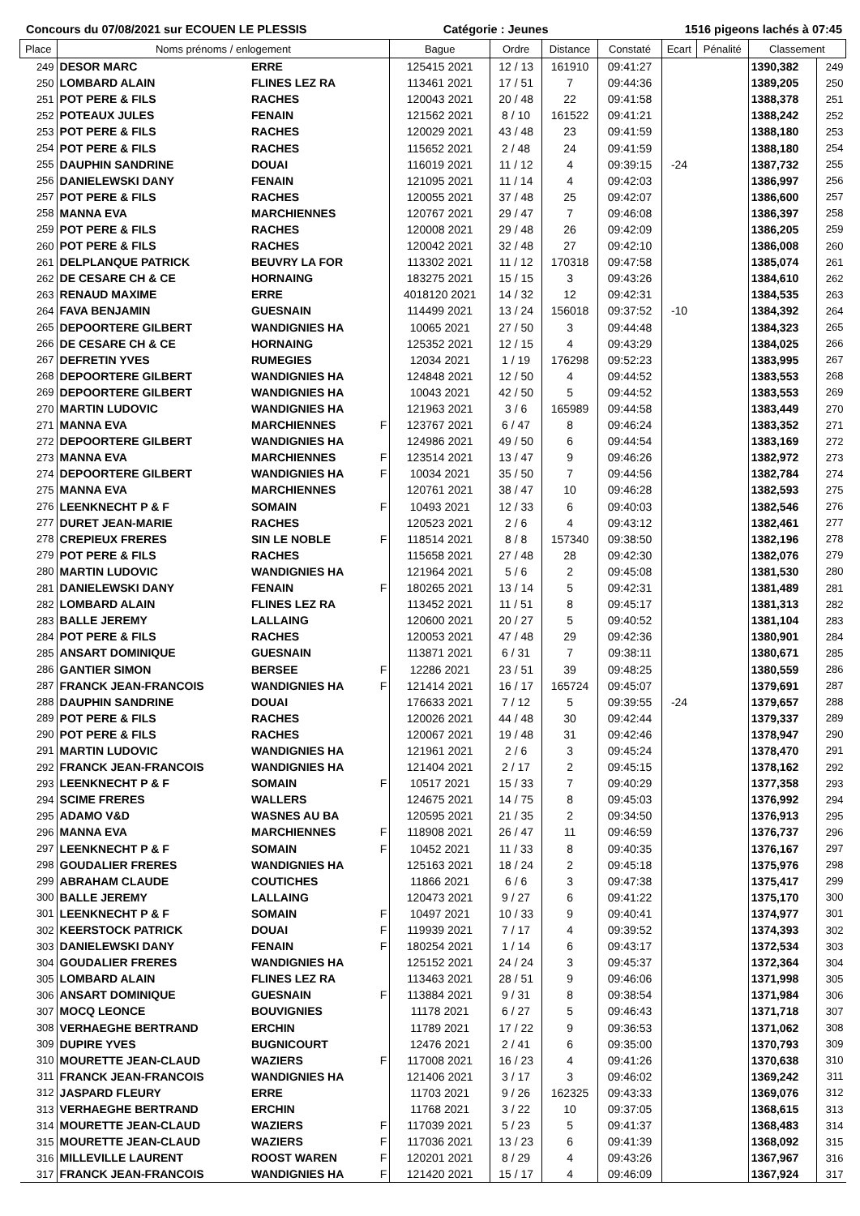Concours du 07/08/2021 sur ECOUEN LE PLESSIS Catégorie : Jeunes 1516 pigeons lachés à 07:45
| Place | Noms prénoms / enlogement | | | Bague | Ordre | Distance | Constaté | Ecart | Pénalité | Classement | |
| --- | --- | --- | --- | --- | --- | --- | --- | --- | --- | --- | --- |
| 249 | DESOR MARC | ERRE | | 125415 2021 | 12 / 13 | 161910 | 09:41:27 | | | 1390,382 | 249 |
| 250 | LOMBARD ALAIN | FLINES LEZ RA | | 113461 2021 | 17 / 51 | 7 | 09:44:36 | | | 1389,205 | 250 |
| 251 | POT PERE & FILS | RACHES | | 120043 2021 | 20 / 48 | 22 | 09:41:58 | | | 1388,378 | 251 |
| 252 | POTEAUX JULES | FENAIN | | 121562 2021 | 8 / 10 | 161522 | 09:41:21 | | | 1388,242 | 252 |
| 253 | POT PERE & FILS | RACHES | | 120029 2021 | 43 / 48 | 23 | 09:41:59 | | | 1388,180 | 253 |
| 254 | POT PERE & FILS | RACHES | | 115652 2021 | 2 / 48 | 24 | 09:41:59 | | | 1388,180 | 254 |
| 255 | DAUPHIN SANDRINE | DOUAI | | 116019 2021 | 11 / 12 | 4 | 09:39:15 | -24 | | 1387,732 | 255 |
| 256 | DANIELEWSKI DANY | FENAIN | | 121095 2021 | 11 / 14 | 4 | 09:42:03 | | | 1386,997 | 256 |
| 257 | POT PERE & FILS | RACHES | | 120055 2021 | 37 / 48 | 25 | 09:42:07 | | | 1386,600 | 257 |
| 258 | MANNA EVA | MARCHIENNES | | 120767 2021 | 29 / 47 | 7 | 09:46:08 | | | 1386,397 | 258 |
| 259 | POT PERE & FILS | RACHES | | 120008 2021 | 29 / 48 | 26 | 09:42:09 | | | 1386,205 | 259 |
| 260 | POT PERE & FILS | RACHES | | 120042 2021 | 32 / 48 | 27 | 09:42:10 | | | 1386,008 | 260 |
| 261 | DELPLANQUE PATRICK | BEUVRY LA FOR | | 113302 2021 | 11 / 12 | 170318 | 09:47:58 | | | 1385,074 | 261 |
| 262 | DE CESARE CH & CE | HORNAING | | 183275 2021 | 15 / 15 | 3 | 09:43:26 | | | 1384,610 | 262 |
| 263 | RENAUD MAXIME | ERRE | | 4018120 2021 | 14 / 32 | 12 | 09:42:31 | | | 1384,535 | 263 |
| 264 | FAVA BENJAMIN | GUESNAIN | | 114499 2021 | 13 / 24 | 156018 | 09:37:52 | -10 | | 1384,392 | 264 |
| 265 | DEPOORTERE GILBERT | WANDIGNIES HA | | 10065 2021 | 27 / 50 | 3 | 09:44:48 | | | 1384,323 | 265 |
| 266 | DE CESARE CH & CE | HORNAING | | 125352 2021 | 12 / 15 | 4 | 09:43:29 | | | 1384,025 | 266 |
| 267 | DEFRETIN YVES | RUMEGIES | | 12034 2021 | 1 / 19 | 176298 | 09:52:23 | | | 1383,995 | 267 |
| 268 | DEPOORTERE GILBERT | WANDIGNIES HA | | 124848 2021 | 12 / 50 | 4 | 09:44:52 | | | 1383,553 | 268 |
| 269 | DEPOORTERE GILBERT | WANDIGNIES HA | | 10043 2021 | 42 / 50 | 5 | 09:44:52 | | | 1383,553 | 269 |
| 270 | MARTIN LUDOVIC | WANDIGNIES HA | | 121963 2021 | 3 / 6 | 165989 | 09:44:58 | | | 1383,449 | 270 |
| 271 | MANNA EVA | MARCHIENNES | F | 123767 2021 | 6 / 47 | 8 | 09:46:24 | | | 1383,352 | 271 |
| 272 | DEPOORTERE GILBERT | WANDIGNIES HA | | 124986 2021 | 49 / 50 | 6 | 09:44:54 | | | 1383,169 | 272 |
| 273 | MANNA EVA | MARCHIENNES | F | 123514 2021 | 13 / 47 | 9 | 09:46:26 | | | 1382,972 | 273 |
| 274 | DEPOORTERE GILBERT | WANDIGNIES HA | F | 10034 2021 | 35 / 50 | 7 | 09:44:56 | | | 1382,784 | 274 |
| 275 | MANNA EVA | MARCHIENNES | | 120761 2021 | 38 / 47 | 10 | 09:46:28 | | | 1382,593 | 275 |
| 276 | LEENKNECHT P & F | SOMAIN | F | 10493 2021 | 12 / 33 | 6 | 09:40:03 | | | 1382,546 | 276 |
| 277 | DURET JEAN-MARIE | RACHES | | 120523 2021 | 2 / 6 | 4 | 09:43:12 | | | 1382,461 | 277 |
| 278 | CREPIEUX FRERES | SIN LE NOBLE | F | 118514 2021 | 8 / 8 | 157340 | 09:38:50 | | | 1382,196 | 278 |
| 279 | POT PERE & FILS | RACHES | | 115658 2021 | 27 / 48 | 28 | 09:42:30 | | | 1382,076 | 279 |
| 280 | MARTIN LUDOVIC | WANDIGNIES HA | | 121964 2021 | 5 / 6 | 2 | 09:45:08 | | | 1381,530 | 280 |
| 281 | DANIELEWSKI DANY | FENAIN | F | 180265 2021 | 13 / 14 | 5 | 09:42:31 | | | 1381,489 | 281 |
| 282 | LOMBARD ALAIN | FLINES LEZ RA | | 113452 2021 | 11 / 51 | 8 | 09:45:17 | | | 1381,313 | 282 |
| 283 | BALLE JEREMY | LALLAING | | 120600 2021 | 20 / 27 | 5 | 09:40:52 | | | 1381,104 | 283 |
| 284 | POT PERE & FILS | RACHES | | 120053 2021 | 47 / 48 | 29 | 09:42:36 | | | 1380,901 | 284 |
| 285 | ANSART DOMINIQUE | GUESNAIN | | 113871 2021 | 6 / 31 | 7 | 09:38:11 | | | 1380,671 | 285 |
| 286 | GANTIER SIMON | BERSEE | F | 12286 2021 | 23 / 51 | 39 | 09:48:25 | | | 1380,559 | 286 |
| 287 | FRANCK JEAN-FRANCOIS | WANDIGNIES HA | F | 121414 2021 | 16 / 17 | 165724 | 09:45:07 | | | 1379,691 | 287 |
| 288 | DAUPHIN SANDRINE | DOUAI | | 176633 2021 | 7 / 12 | 5 | 09:39:55 | -24 | | 1379,657 | 288 |
| 289 | POT PERE & FILS | RACHES | | 120026 2021 | 44 / 48 | 30 | 09:42:44 | | | 1379,337 | 289 |
| 290 | POT PERE & FILS | RACHES | | 120067 2021 | 19 / 48 | 31 | 09:42:46 | | | 1378,947 | 290 |
| 291 | MARTIN LUDOVIC | WANDIGNIES HA | | 121961 2021 | 2 / 6 | 3 | 09:45:24 | | | 1378,470 | 291 |
| 292 | FRANCK JEAN-FRANCOIS | WANDIGNIES HA | | 121404 2021 | 2 / 17 | 2 | 09:45:15 | | | 1378,162 | 292 |
| 293 | LEENKNECHT P & F | SOMAIN | F | 10517 2021 | 15 / 33 | 7 | 09:40:29 | | | 1377,358 | 293 |
| 294 | SCIME FRERES | WALLERS | | 124675 2021 | 14 / 75 | 8 | 09:45:03 | | | 1376,992 | 294 |
| 295 | ADAMO V&D | WASNES AU BA | | 120595 2021 | 21 / 35 | 2 | 09:34:50 | | | 1376,913 | 295 |
| 296 | MANNA EVA | MARCHIENNES | F | 118908 2021 | 26 / 47 | 11 | 09:46:59 | | | 1376,737 | 296 |
| 297 | LEENKNECHT P & F | SOMAIN | F | 10452 2021 | 11 / 33 | 8 | 09:40:35 | | | 1376,167 | 297 |
| 298 | GOUDALIER FRERES | WANDIGNIES HA | | 125163 2021 | 18 / 24 | 2 | 09:45:18 | | | 1375,976 | 298 |
| 299 | ABRAHAM CLAUDE | COUTICHES | | 11866 2021 | 6 / 6 | 3 | 09:47:38 | | | 1375,417 | 299 |
| 300 | BALLE JEREMY | LALLAING | | 120473 2021 | 9 / 27 | 6 | 09:41:22 | | | 1375,170 | 300 |
| 301 | LEENKNECHT P & F | SOMAIN | F | 10497 2021 | 10 / 33 | 9 | 09:40:41 | | | 1374,977 | 301 |
| 302 | KEERSTOCK PATRICK | DOUAI | F | 119939 2021 | 7 / 17 | 4 | 09:39:52 | | | 1374,393 | 302 |
| 303 | DANIELEWSKI DANY | FENAIN | F | 180254 2021 | 1 / 14 | 6 | 09:43:17 | | | 1372,534 | 303 |
| 304 | GOUDALIER FRERES | WANDIGNIES HA | | 125152 2021 | 24 / 24 | 3 | 09:45:37 | | | 1372,364 | 304 |
| 305 | LOMBARD ALAIN | FLINES LEZ RA | | 113463 2021 | 28 / 51 | 9 | 09:46:06 | | | 1371,998 | 305 |
| 306 | ANSART DOMINIQUE | GUESNAIN | F | 113884 2021 | 9 / 31 | 8 | 09:38:54 | | | 1371,984 | 306 |
| 307 | MOCQ LEONCE | BOUVIGNIES | | 11178 2021 | 6 / 27 | 5 | 09:46:43 | | | 1371,718 | 307 |
| 308 | VERHAEGHE BERTRAND | ERCHIN | | 11789 2021 | 17 / 22 | 9 | 09:36:53 | | | 1371,062 | 308 |
| 309 | DUPIRE YVES | BUGNICOURT | | 12476 2021 | 2 / 41 | 6 | 09:35:00 | | | 1370,793 | 309 |
| 310 | MOURETTE JEAN-CLAUD | WAZIERS | F | 117008 2021 | 16 / 23 | 4 | 09:41:26 | | | 1370,638 | 310 |
| 311 | FRANCK JEAN-FRANCOIS | WANDIGNIES HA | | 121406 2021 | 3 / 17 | 3 | 09:46:02 | | | 1369,242 | 311 |
| 312 | JASPARD FLEURY | ERRE | | 11703 2021 | 9 / 26 | 162325 | 09:43:33 | | | 1369,076 | 312 |
| 313 | VERHAEGHE BERTRAND | ERCHIN | | 11768 2021 | 3 / 22 | 10 | 09:37:05 | | | 1368,615 | 313 |
| 314 | MOURETTE JEAN-CLAUD | WAZIERS | F | 117039 2021 | 5 / 23 | 5 | 09:41:37 | | | 1368,483 | 314 |
| 315 | MOURETTE JEAN-CLAUD | WAZIERS | F | 117036 2021 | 13 / 23 | 6 | 09:41:39 | | | 1368,092 | 315 |
| 316 | MILLEVILLE LAURENT | ROOST WAREN | F | 120201 2021 | 8 / 29 | 4 | 09:43:26 | | | 1367,967 | 316 |
| 317 | FRANCK JEAN-FRANCOIS | WANDIGNIES HA | F | 121420 2021 | 15 / 17 | 4 | 09:46:09 | | | 1367,924 | 317 |